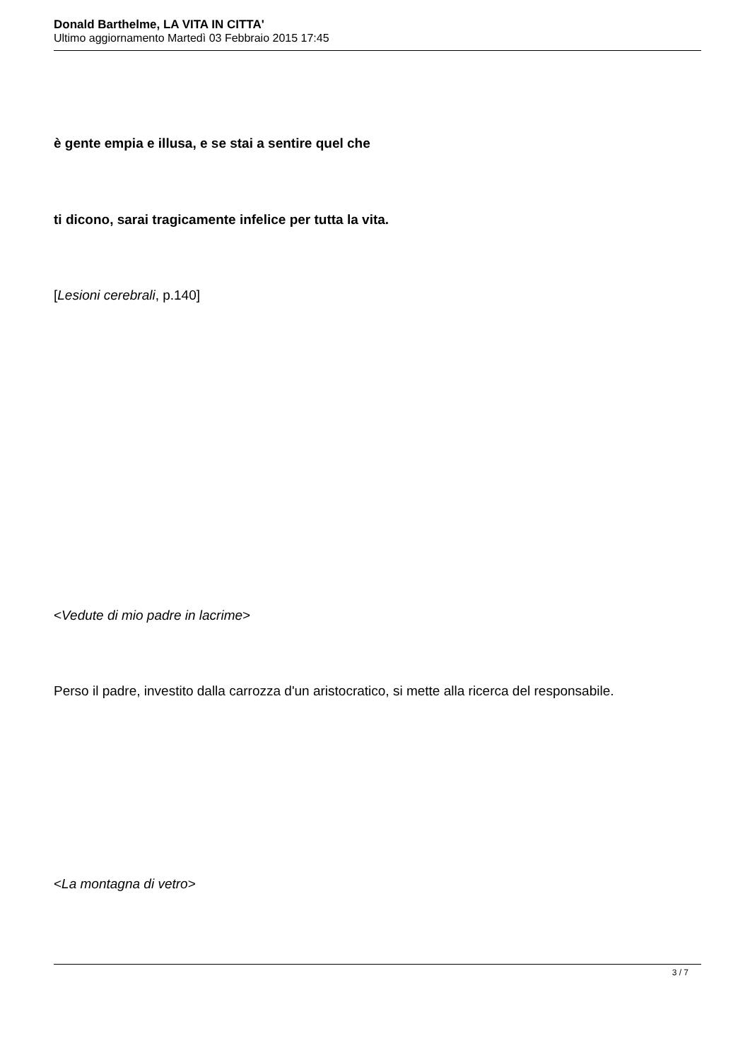Donald Barthelme, LA VITA IN CITTA'
Ultimo aggiornamento Martedì 03 Febbraio 2015 17:45
è gente empia e illusa, e se stai a sentire quel che
ti dicono, sarai tragicamente infelice per tutta la vita.
[Lesioni cerebrali, p.140]
<Vedute di mio padre in lacrime>
Perso il padre, investito dalla carrozza d'un aristocratico, si mette alla ricerca del responsabile.
<La montagna di vetro>
3 / 7